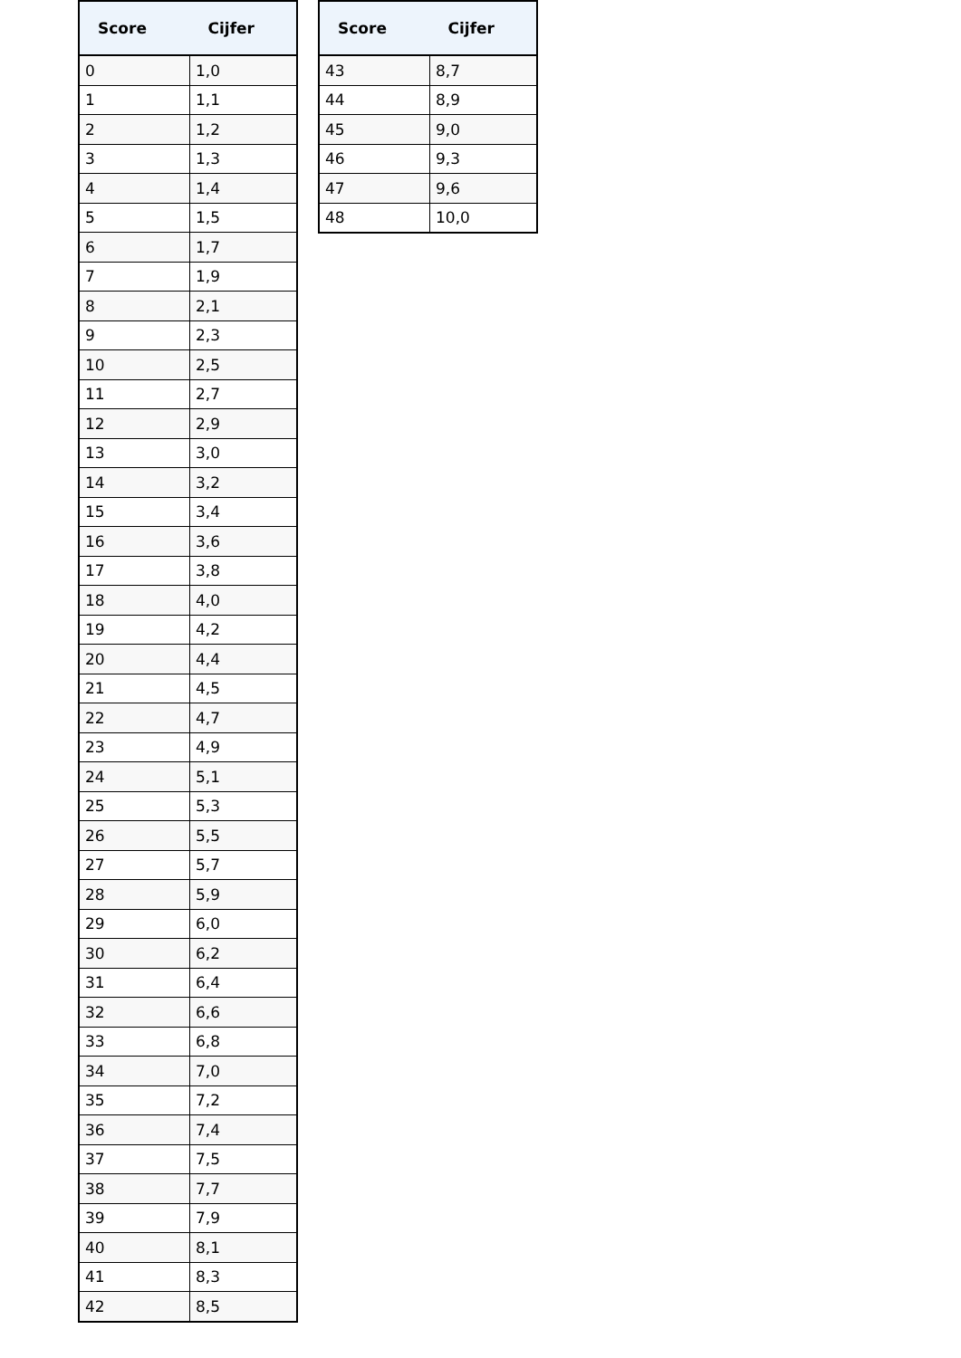| Score | Cijfer |
| --- | --- |
| 0 | 1,0 |
| 1 | 1,1 |
| 2 | 1,2 |
| 3 | 1,3 |
| 4 | 1,4 |
| 5 | 1,5 |
| 6 | 1,7 |
| 7 | 1,9 |
| 8 | 2,1 |
| 9 | 2,3 |
| 10 | 2,5 |
| 11 | 2,7 |
| 12 | 2,9 |
| 13 | 3,0 |
| 14 | 3,2 |
| 15 | 3,4 |
| 16 | 3,6 |
| 17 | 3,8 |
| 18 | 4,0 |
| 19 | 4,2 |
| 20 | 4,4 |
| 21 | 4,5 |
| 22 | 4,7 |
| 23 | 4,9 |
| 24 | 5,1 |
| 25 | 5,3 |
| 26 | 5,5 |
| 27 | 5,7 |
| 28 | 5,9 |
| 29 | 6,0 |
| 30 | 6,2 |
| 31 | 6,4 |
| 32 | 6,6 |
| 33 | 6,8 |
| 34 | 7,0 |
| 35 | 7,2 |
| 36 | 7,4 |
| 37 | 7,5 |
| 38 | 7,7 |
| 39 | 7,9 |
| 40 | 8,1 |
| 41 | 8,3 |
| 42 | 8,5 |
| Score | Cijfer |
| --- | --- |
| 43 | 8,7 |
| 44 | 8,9 |
| 45 | 9,0 |
| 46 | 9,3 |
| 47 | 9,6 |
| 48 | 10,0 |